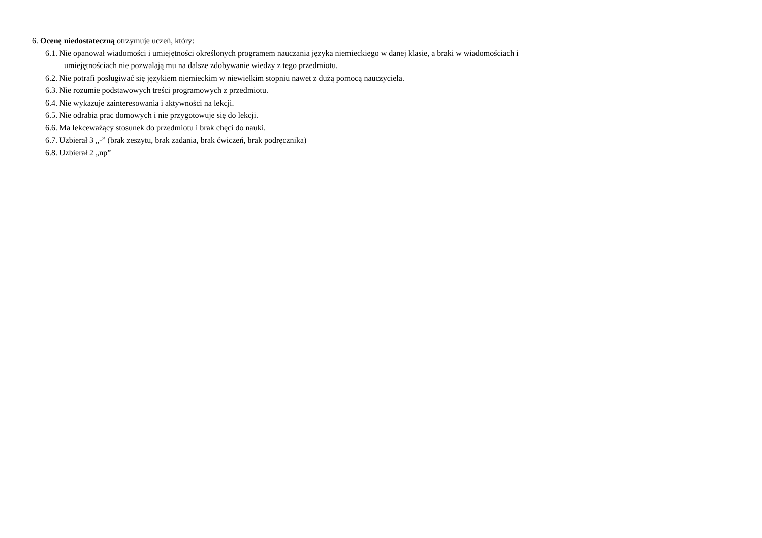6. Ocenę niedostateczną otrzymuje uczeń, który:
6.1. Nie opanował wiadomości i umiejętności określonych programem nauczania języka niemieckiego w danej klasie, a braki w wiadomościach i
umiejętnościach nie pozwalają mu na dalsze zdobywanie wiedzy z tego przedmiotu.
6.2. Nie potrafi posługiwać się językiem niemieckim w niewielkim stopniu nawet z dużą pomocą nauczyciela.
6.3. Nie rozumie podstawowych treści programowych z przedmiotu.
6.4. Nie wykazuje zainteresowania i aktywności na lekcji.
6.5. Nie odrabia prac domowych i nie przygotowuje się do lekcji.
6.6. Ma lekceważący stosunek do przedmiotu i brak chęci do nauki.
6.7. Uzbierał 3 „-” (brak zeszytu, brak zadania, brak ćwiczeń, brak podręcznika)
6.8. Uzbierał 2 „np”